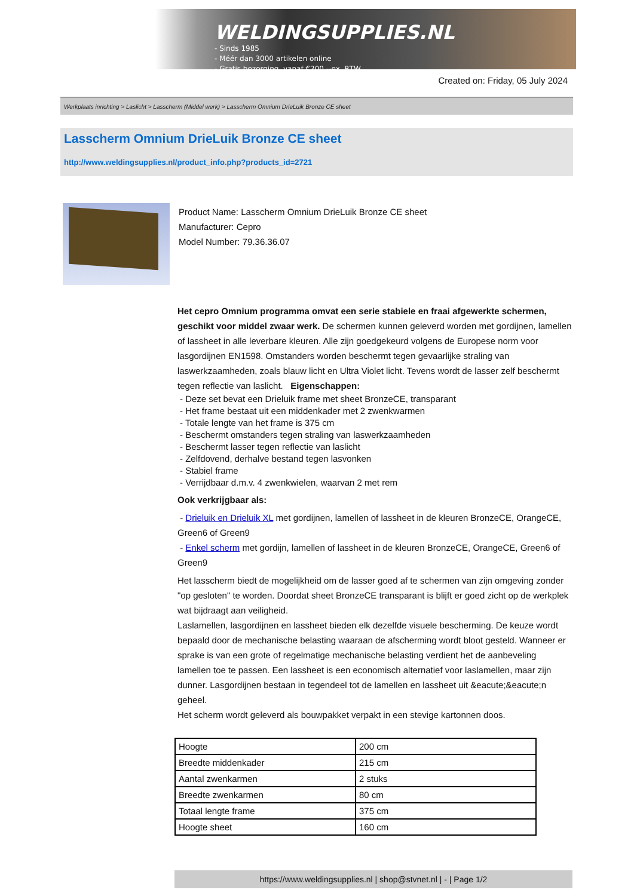WELDINGSUPPLIES.NL
- Sinds 1985
- Méér dan 3000 artikelen online
- Gratis bezorging, vanaf €200,--ex. BTW
Created on: Friday, 05 July 2024
Werkplaats inrichting > Laslicht > Lasscherm (Middel werk) > Lasscherm Omnium DrieLuik Bronze CE sheet
Lasscherm Omnium DrieLuik Bronze CE sheet
http://www.weldingsupplies.nl/product_info.php?products_id=2721
Product Name: Lasscherm Omnium DrieLuik Bronze CE sheet
Manufacturer: Cepro
Model Number: 79.36.36.07
Het cepro Omnium programma omvat een serie stabiele en fraai afgewerkte schermen, geschikt voor middel zwaar werk. De schermen kunnen geleverd worden met gordijnen, lamellen of lassheet in alle leverbare kleuren. Alle zijn goedgekeurd volgens de Europese norm voor lasgordijnen EN1598. Omstanders worden beschermt tegen gevaarlijke straling van laswerkzaamheden, zoals blauw licht en Ultra Violet licht. Tevens wordt de lasser zelf beschermt tegen reflectie van laslicht. Eigenschappen:
- Deze set bevat een Drieluik frame met sheet BronzeCE, transparant
- Het frame bestaat uit een middenkader met 2 zwenkwarmen
- Totale lengte van het frame is 375 cm
- Beschermt omstanders tegen straling van laswerkzaamheden
- Beschermt lasser tegen reflectie van laslicht
- Zelfdovend, derhalve bestand tegen lasvonken
- Stabiel frame
- Verrijdbaar d.m.v. 4 zwenkwielen, waarvan 2 met rem
Ook verkrijgbaar als:
- Drieluik en Drieluik XL met gordijnen, lamellen of lassheet in de kleuren BronzeCE, OrangeCE, Green6 of Green9
- Enkel scherm met gordijn, lamellen of lassheet in de kleuren BronzeCE, OrangeCE, Green6 of Green9
Het lasscherm biedt de mogelijkheid om de lasser goed af te schermen van zijn omgeving zonder "op gesloten" te worden. Doordat sheet BronzeCE transparant is blijft er goed zicht op de werkplek wat bijdraagt aan veiligheid.
Laslamellen, lasgordijnen en lassheet bieden elk dezelfde visuele bescherming. De keuze wordt bepaald door de mechanische belasting waaraan de afscherming wordt bloot gesteld. Wanneer er sprake is van een grote of regelmatige mechanische belasting verdient het de aanbeveling lamellen toe te passen. Een lassheet is een economisch alternatief voor laslamellen, maar zijn dunner. Lasgordijnen bestaan in tegendeel tot de lamellen en lassheet uit &eacute;&eacute;n geheel.
Het scherm wordt geleverd als bouwpakket verpakt in een stevige kartonnen doos.
| Hoogte | 200 cm |
| Breedte middenkader | 215 cm |
| Aantal zwenkarmen | 2 stuks |
| Breedte zwenkarmen | 80 cm |
| Totaal lengte frame | 375 cm |
| Hoogte sheet | 160 cm |
https://www.weldingsupplies.nl | shop@stvnet.nl | - | Page 1/2